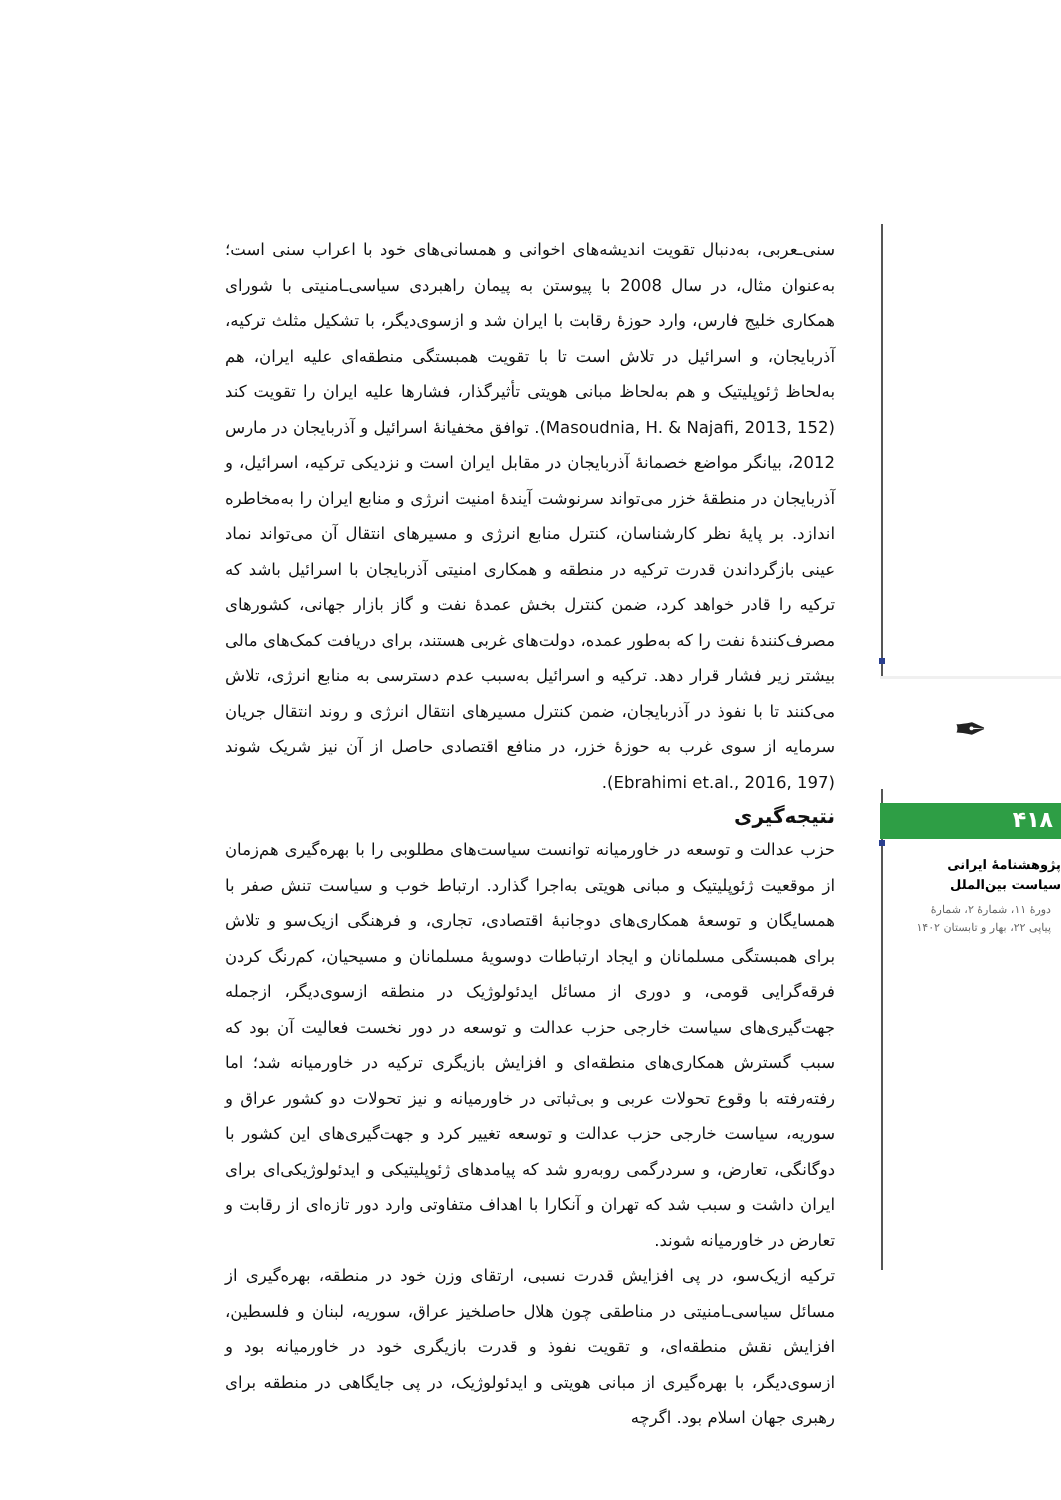سنی‌ـعربی، به‌دنبال تقویت اندیشه‌های اخوانی و همسانی‌های خود با اعراب سنی است؛ به‌عنوان مثال، در سال 2008 با پیوستن به پیمان راهبردی سیاسی‌ـامنیتی با شورای همکاری خلیج فارس، وارد حوزهٔ رقابت با ایران شد و ازسوی‌دیگر، با تشکیل مثلث ترکیه، آذربایجان، و اسرائیل در تلاش است تا با تقویت همبستگی منطقه‌ای علیه ایران، هم به‌لحاظ ژئوپلیتیک و هم به‌لحاظ مبانی هویتی تأثیرگذار، فشارها علیه ایران را تقویت کند (Masoudnia, H. & Najafi, 2013, 152). توافق مخفیانهٔ اسرائیل و آذربایجان در مارس 2012، بیانگر مواضع خصمانهٔ آذربایجان در مقابل ایران است و نزدیکی ترکیه، اسرائیل، و آذربایجان در منطقهٔ خزر می‌تواند سرنوشت آیندهٔ امنیت انرژی و منابع ایران را به‌مخاطره اندازد. بر پایهٔ نظر کارشناسان، کنترل منابع انرژی و مسیرهای انتقال آن می‌تواند نماد عینی بازگرداندن قدرت ترکیه در منطقه و همکاری امنیتی آذربایجان با اسرائیل باشد که ترکیه را قادر خواهد کرد، ضمن کنترل بخش عمدهٔ نفت و گاز بازار جهانی، کشورهای مصرف‌کنندهٔ نفت را که به‌طور عمده، دولت‌های غربی هستند، برای دریافت کمک‌های مالی بیشتر زیر فشار قرار دهد. ترکیه و اسرائیل به‌سبب عدم دسترسی به منابع انرژی، تلاش می‌کنند تا با نفوذ در آذربایجان، ضمن کنترل مسیرهای انتقال انرژی و روند انتقال جریان سرمایه از سوی غرب به حوزهٔ خزر، در منافع اقتصادی حاصل از آن نیز شریک شوند (Ebrahimi et.al., 2016, 197).
نتیجه‌گیری
حزب عدالت و توسعه در خاورمیانه توانست سیاست‌های مطلوبی را با بهره‌گیری هم‌زمان از موقعیت ژئوپلیتیک و مبانی هویتی به‌اجرا گذارد. ارتباط خوب و سیاست تنش صفر با همسایگان و توسعهٔ همکاری‌های دوجانبهٔ اقتصادی، تجاری، و فرهنگی ازیک‌سو و تلاش برای همبستگی مسلمانان و ایجاد ارتباطات دوسویهٔ مسلمانان و مسیحیان، کم‌رنگ کردن فرقه‌گرایی قومی، و دوری از مسائل ایدئولوژیک در منطقه ازسوی‌دیگر، ازجمله جهت‌گیری‌های سیاست خارجی حزب عدالت و توسعه در دور نخست فعالیت آن بود که سبب گسترش همکاری‌های منطقه‌ای و افزایش بازیگری ترکیه در خاورمیانه شد؛ اما رفته‌رفته با وقوع تحولات عربی و بی‌ثباتی در خاورمیانه و نیز تحولات دو کشور عراق و سوریه، سیاست خارجی حزب عدالت و توسعه تغییر کرد و جهت‌گیری‌های این کشور با دوگانگی، تعارض، و سردرگمی روبه‌رو شد که پیامدهای ژئوپلیتیکی و ایدئولوژیکی‌ای برای ایران داشت و سبب شد که تهران و آنکارا با اهداف متفاوتی وارد دور تازه‌ای از رقابت و تعارض در خاورمیانه شوند.
ترکیه ازیک‌سو، در پی افزایش قدرت نسبی، ارتقای وزن خود در منطقه، بهره‌گیری از مسائل سیاسی‌ـامنیتی در مناطقی چون هلال حاصلخیز عراق، سوریه، لبنان و فلسطین، افزایش نقش منطقه‌ای، و تقویت نفوذ و قدرت بازیگری خود در خاورمیانه بود و ازسوی‌دیگر، با بهره‌گیری از مبانی هویتی و ایدئولوژیک، در پی جایگاهی در منطقه برای رهبری جهان اسلام بود. اگرچه
✒
۴۱۸
پژوهشنامهٔ ایرانی
سیاست بین‌الملل
دورهٔ ۱۱، شمارهٔ ۲، شمارهٔ
پیاپی ۲۲، بهار و تابستان ۱۴۰۲